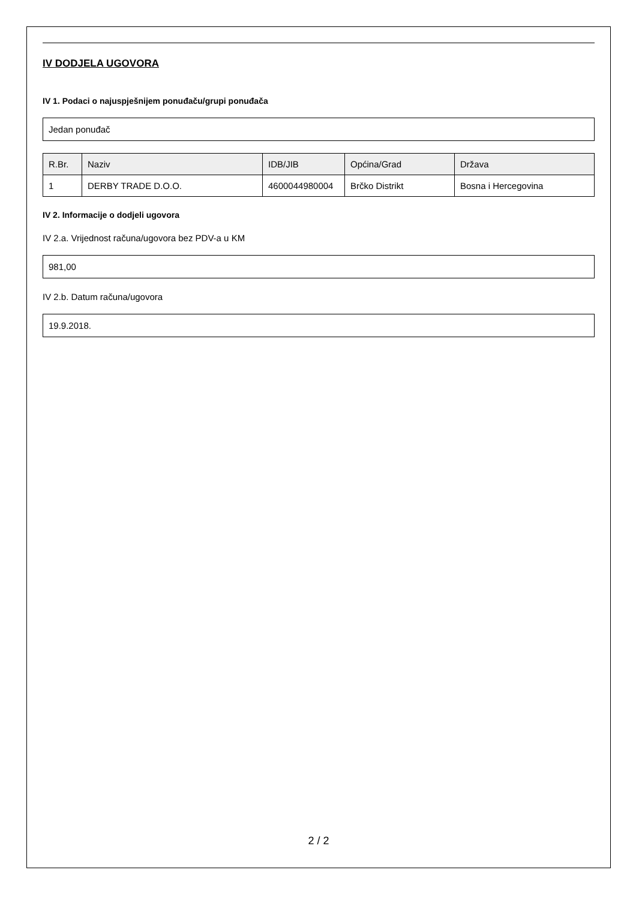IV DODJELA UGOVORA
IV 1. Podaci o najuspješnijem ponuđaču/grupi ponuđača
Jedan ponuđač
| R.Br. | Naziv | IDB/JIB | Općina/Grad | Država |
| --- | --- | --- | --- | --- |
| 1 | DERBY TRADE D.O.O. | 4600044980004 | Brčko Distrikt | Bosna i Hercegovina |
IV 2. Informacije o dodjeli ugovora
IV 2.a. Vrijednost računa/ugovora bez PDV-a u KM
981,00
IV 2.b. Datum računa/ugovora
19.9.2018.
2 / 2